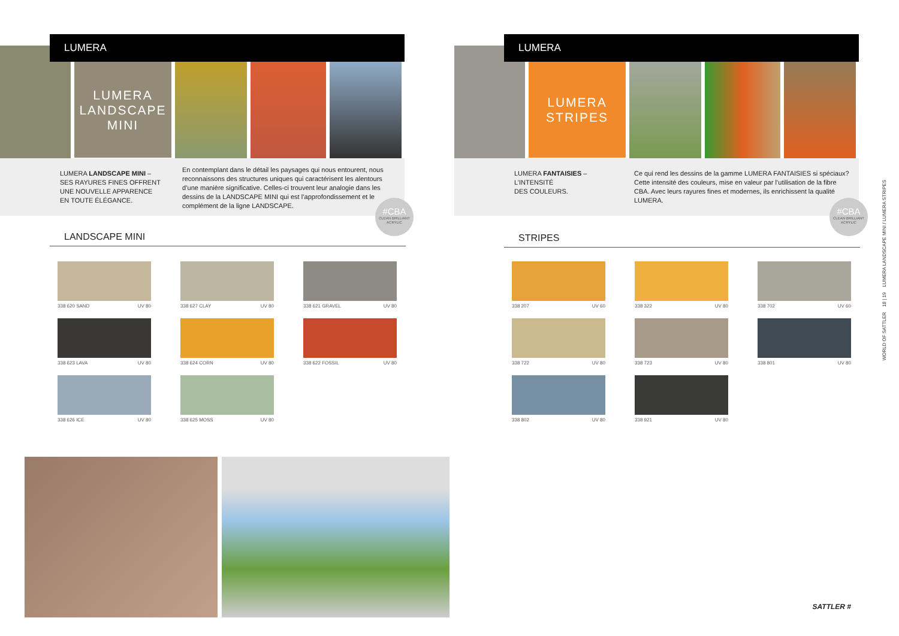LUMERA
LANDSCAPE
MINI
LUMERA
LUMERA LANDSCAPE MINI –
SES RAYURES FINES OFFRENT
UNE NOUVELLE APPARENCE
EN TOUTE ÉLÉGANCE.
En contemplant dans le détail les paysages qui nous entourent, nous reconnaissons des structures uniques qui caractérisent les alentours d’une manière significative. Celles-ci trouvent leur analogie dans les dessins de la LANDSCAPE MINI qui est l’approfondissement et le complément de la ligne LANDSCAPE.
#CBA
CLEAN BRILLIANT ACRYLIC
LANDSCAPE MINI
338 620 SAND UV 80
338 627 CLAY UV 80
338 621 GRAVEL UV 80
338 623 LAVA UV 80
338 624 CORN UV 80
338 622 FOSSIL UV 80
338 626 ICE UV 80
338 625 MOSS UV 80
LUMERA
STRIPES
LUMERA
LUMERA FANTAISIES –
L’INTENSITÉ
DES COULEURS.
Ce qui rend les dessins de la gamme LUMERA FANTAISIES si spéciaux? Cette intensité des couleurs, mise en valeur par l’utilisation de la fibre CBA. Avec leurs rayures fines et modernes, ils enrichissent la qualité LUMERA.
#CBA
CLEAN BRILLIANT ACRYLIC
STRIPES
338 207 UV 60
338 322 UV 80
338 702 UV 60
338 722 UV 80
338 723 UV 80
338 801 UV 80
338 802 UV 80
338 921 UV 80
WORLD OF SATTLER 18 | 19 LUMERA LANDSCAPE MINI / LUMERA STRIPES
SATTLER #